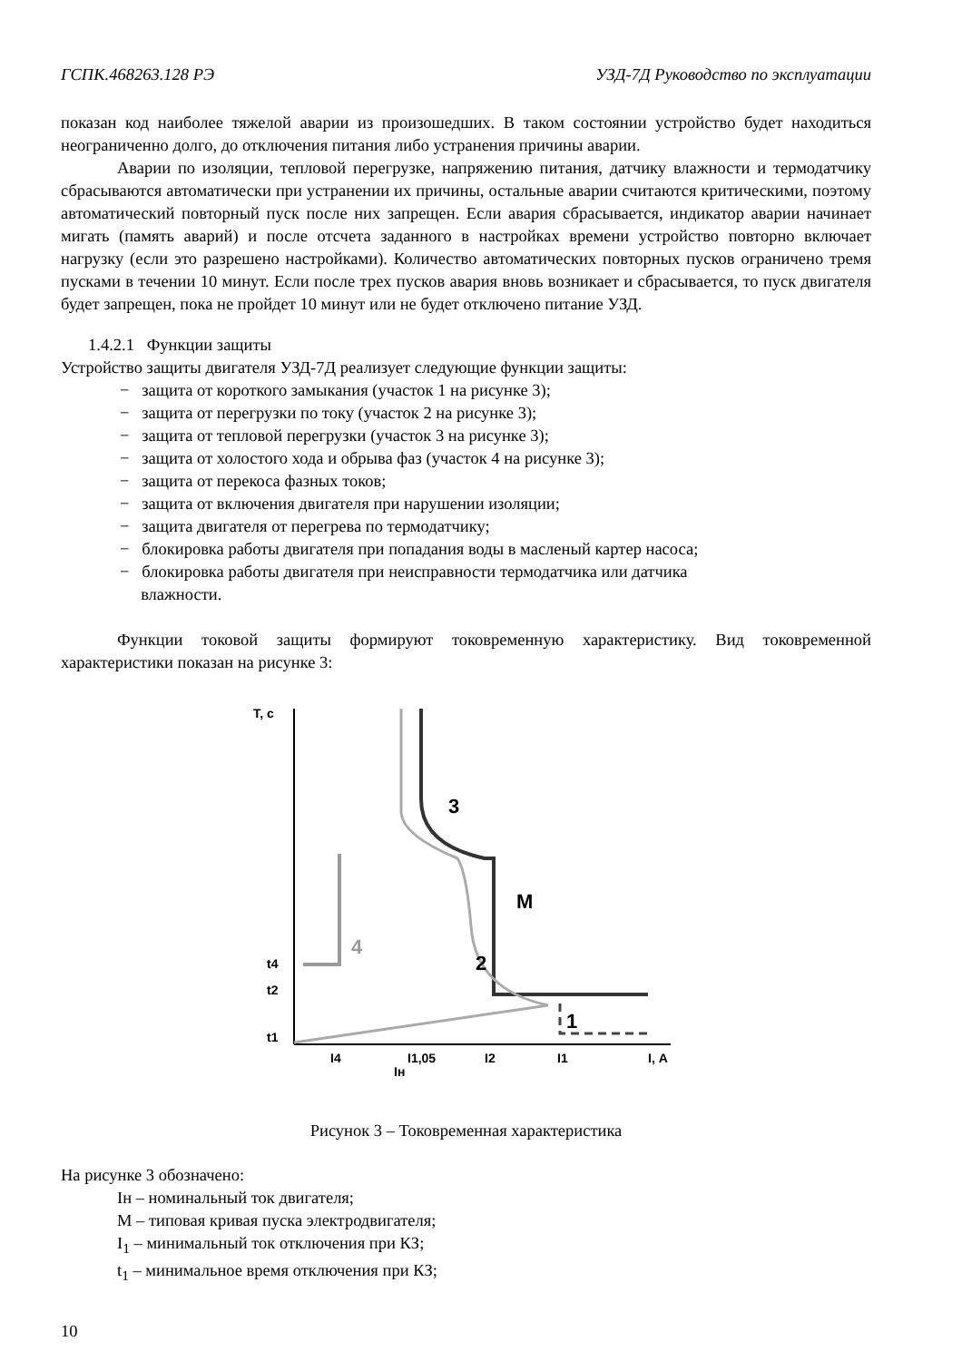ГСПК.468263.128 РЭ УЗД-7Д Руководство по эксплуатации
показан код наиболее тяжелой аварии из произошедших. В таком состоянии устройство будет находиться неограниченно долго, до отключения питания либо устранения причины аварии.
Аварии по изоляции, тепловой перегрузке, напряжению питания, датчику влажности и термодатчику сбрасываются автоматически при устранении их причины, остальные аварии считаются критическими, поэтому автоматический повторный пуск после них запрещен. Если авария сбрасывается, индикатор аварии начинает мигать (память аварий) и после отсчета заданного в настройках времени устройство повторно включает нагрузку (если это разрешено настройками). Количество автоматических повторных пусков ограничено тремя пусками в течении 10 минут. Если после трех пусков авария вновь возникает и сбрасывается, то пуск двигателя будет запрещен, пока не пройдет 10 минут или не будет отключено питание УЗД.
1.4.2.1 Функции защиты
Устройство защиты двигателя УЗД-7Д реализует следующие функции защиты:
− защита от короткого замыкания (участок 1 на рисунке 3);
− защита от перегрузки по току (участок 2 на рисунке 3);
− защита от тепловой перегрузки (участок 3 на рисунке 3);
− защита от холостого хода и обрыва фаз (участок 4 на рисунке 3);
− защита от перекоса фазных токов;
− защита от включения двигателя при нарушении изоляции;
− защита двигателя от перегрева по термодатчику;
− блокировка работы двигателя при попадания воды в масленый картер насоса;
− блокировка работы двигателя при неисправности термодатчика или датчика
влажности.
Функции токовой защиты формируют токовременную характеристику. Вид токовременной характеристики показан на рисунке 3:
Т, с
4
3
2
1
М
t4
t2
t1
I4
Iн
I1,05
I2
I1
I, А
Рисунок 3 – Токовременная характеристика
На рисунке 3 обозначено:
Iн – номинальный ток двигателя;
М – типовая кривая пуска электродвигателя;
I<sub>1</sub> – минимальный ток отключения при КЗ;
t<sub>1</sub> – минимальное время отключения при КЗ;
10